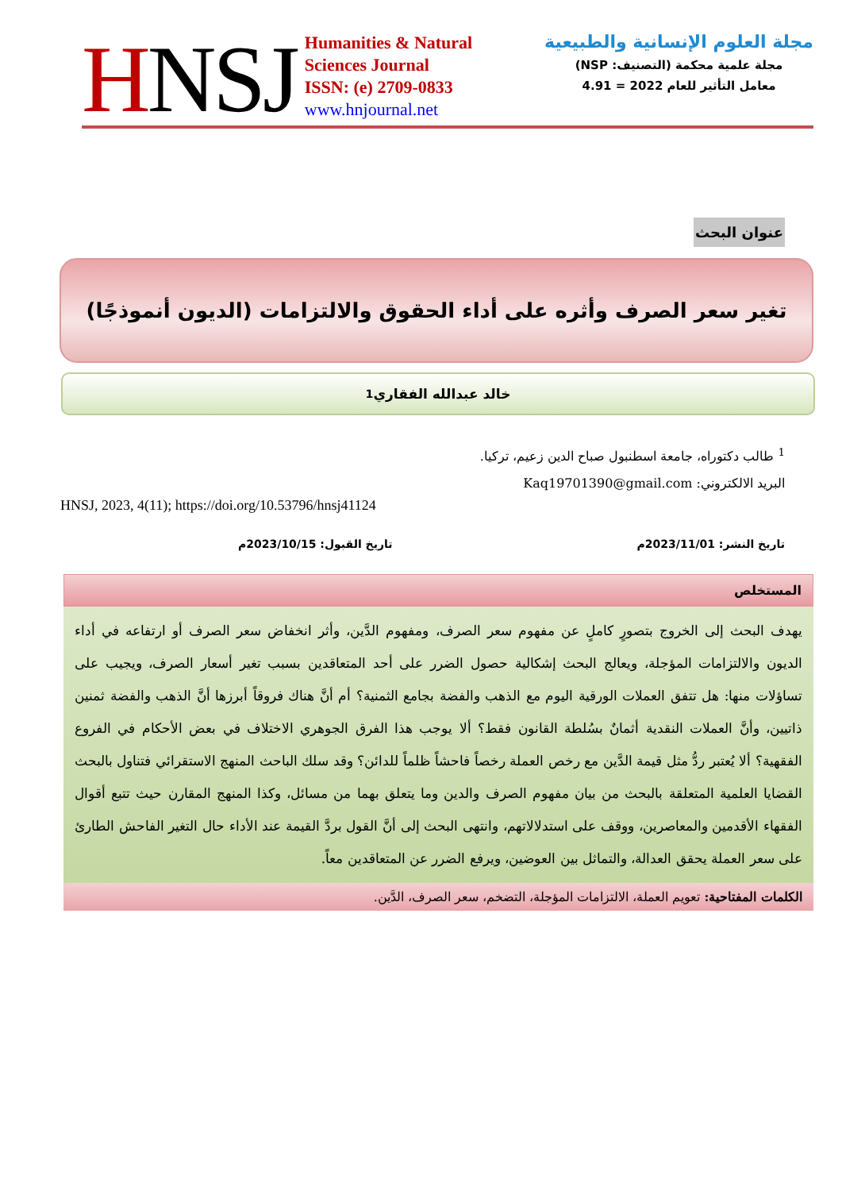HNSJ
Humanities & Natural
Sciences Journal
ISSN: (e) 2709-0833
www.hnjournal.net
مجلة العلوم الإنسانية والطبيعية
مجلة علمية محكمة (التصنيف: NSP)
معامل التأثير للعام 2022 = 4.91
عنوان البحث
تغير سعر الصرف وأثره على أداء الحقوق والالتزامات (الديون أنموذجًا)
خالد عبدالله الفقاري<sup>1</sup>
<sup>1</sup> طالب دكتوراه، جامعة اسطنبول صباح الدين زعيم، تركيا.
البريد الالكتروني: Kaq19701390@gmail.com
HNSJ, 2023, 4(11); https://doi.org/10.53796/hnsj41124
تاريخ النشر: 2023/11/01م تاريخ القبول: 2023/10/15م
المستخلص
يهدف البحث إلى الخروج بتصورٍ كاملٍ عن مفهوم سعر الصرف، ومفهوم الدَّين، وأثر انخفاض سعر الصرف أو ارتفاعه في أداء الديون والالتزامات المؤجلة، ويعالج البحث إشكالية حصول الضرر على أحد المتعاقدين بسبب تغير أسعار الصرف، ويجيب على تساؤلات منها: هل تتفق العملات الورقية اليوم مع الذهب والفضة بجامع الثمنية؟ أم أنَّ هناك فروقاً أبرزها أنَّ الذهب والفضة ثمنين ذاتيين، وأنَّ العملات النقدية أثمانٌ بسُلطة القانون فقط؟ ألا يوجب هذا الفرق الجوهري الاختلاف في بعض الأحكام في الفروع الفقهية؟ ألا يُعتبر ردُّ مثل قيمة الدَّين مع رخص العملة رخصاً فاحشاً ظلماً للدائن؟ وقد سلك الباحث المنهج الاستقرائي فتناول بالبحث القضايا العلمية المتعلقة بالبحث من بيان مفهوم الصرف والدين وما يتعلق بهما من مسائل، وكذا المنهج المقارن حيث تتبع أقوال الفقهاء الأقدمين والمعاصرين، ووقف على استدلالاتهم، وانتهى البحث إلى أنَّ القول بردَّ القيمة عند الأداء حال التغير الفاحش الطارئ على سعر العملة يحقق العدالة، والتماثل بين العوضين، ويرفع الضرر عن المتعاقدين معاً.
الكلمات المفتاحية: تعويم العملة، الالتزامات المؤجلة، التضخم، سعر الصرف، الدَّين.